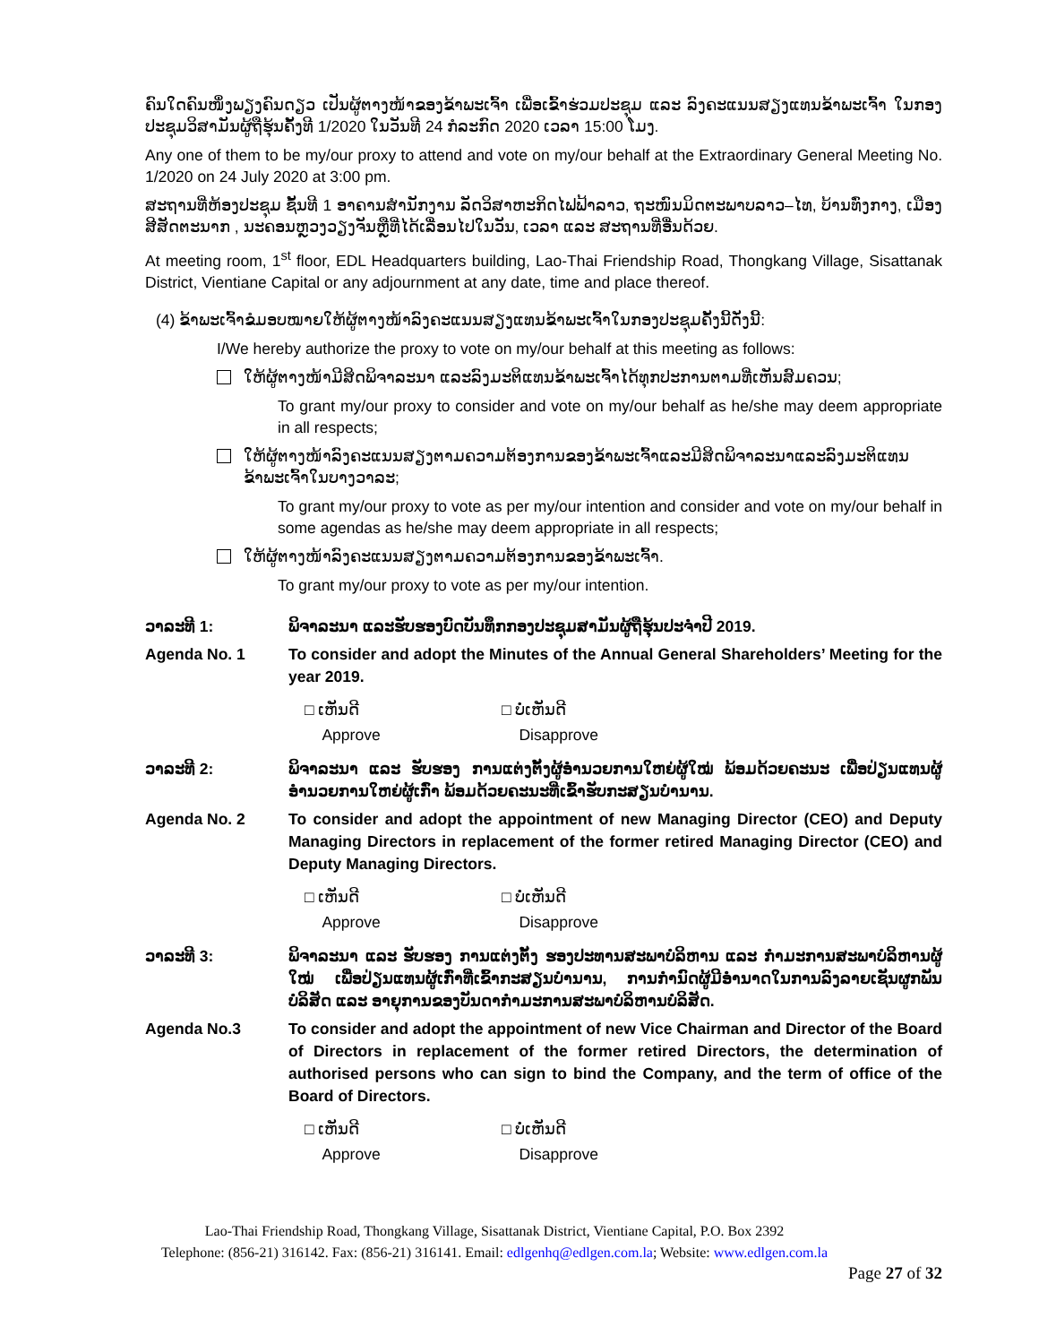ຄົນໃດຄົນໜຶ່ງພຽງຄົນດຽວ ເປັນຜູ້ຕາງໜ້າຂອງຂ້າພະເຈົ້າ ເພື່ອເຂົ້າຮ່ວມປະຊຸມ ແລະ ລົງຄະແນນສຽງແທນຂ້າພະເຈົ້າ ໃນກອງປະຊຸມວິສາມັນຜູ້ຖືຮຸ້ນຄັ້ງທີ 1/2020 ໃນວັນທີ 24 ກໍລະກົດ 2020 ເວລາ 15:00 ໂມງ.
Any one of them to be my/our proxy to attend and vote on my/our behalf at the Extraordinary General Meeting No. 1/2020 on 24 July 2020 at 3:00 pm.
ສະຖານທີ່ຫ້ອງປະຊຸມ ຊັ້ນທີ 1 ອາຄານສຳນັກງານ ລັດວິສາຫະກິດໄຟຟ້າລາວ, ຖະໜົນມິດຕະພາບລາວ–ໄທ, ບ້ານທົ່ງກາງ, ເມືອງສີສັດຕະນາກ , ນະຄອນຫຼວງວຽງຈັນຫຼືທີ່ໄດ້ເລື່ອນໄປໃນວັນ, ເວລາ ແລະ ສະຖານທີ່ອື່ນດ້ວຍ.
At meeting room, 1<sup>st</sup> floor, EDL Headquarters building, Lao-Thai Friendship Road, Thongkang Village, Sisattanak District, Vientiane Capital or any adjournment at any date, time and place thereof.
(4) ຂ້າພະເຈົ້າຂໍມອບໝາຍໃຫ້ຜູ້ຕາງໜ້າລົງຄະແນນສຽງແທນຂ້າພະເຈົ້າໃນກອງປະຊຸມຄັ້ງນີ້ດັ່ງນີ້:
I/We hereby authorize the proxy to vote on my/our behalf at this meeting as follows:
ໃຫ້ຜູ້ຕາງໜ້າມີສິດພິຈາລະນາ ແລະລົງມະຕິແທນຂ້າພະເຈົ້າໄດ້ທຸກປະການຕາມທີ່ເຫັນສົມຄວນ;
To grant my/our proxy to consider and vote on my/our behalf as he/she may deem appropriate in all respects;
ໃຫ້ຜູ້ຕາງໜ້າລົງຄະແນນສຽງຕາມຄວາມຕ້ອງການຂອງຂ້າພະເຈົ້າແລະມີສິດພິຈາລະນາແລະລົງມະຕິແທນຂ້າພະເຈົ້າໃນບາງວາລະ;
To grant my/our proxy to vote as per my/our intention and consider and vote on my/our behalf in some agendas as he/she may deem appropriate in all respects;
ໃຫ້ຜູ້ຕາງໜ້າລົງຄະແນນສຽງຕາມຄວາມຕ້ອງການຂອງຂ້າພະເຈົ້າ.
To grant my/our proxy to vote as per my/our intention.
ວາລະທີ 1: ພິຈາລະນາ ແລະຮັບຮອງບົດບັນທຶກກອງປະຊຸມສາມັນຜູ້ຖືຮຸ້ນປະຈຳປີ 2019.
Agenda No. 1 To consider and adopt the Minutes of the Annual General Shareholders’ Meeting for the year 2019.
□ ເຫັນດີ
Approve
□ ບໍ່ເຫັນດີ
Disapprove
ວາລະທີ 2: ພິຈາລະນາ ແລະ ຮັບຮອງ ການແຕ່ງຕັ້ງຜູ້ອຳນວຍການໃຫຍ່ຜູ້ໃໝ່ ພ້ອມດ້ວຍຄະນະ ເພື່ອປ່ຽນແທນຜູ້ອຳນວຍການໃຫຍ່ຜູ້ເກົ່າ ພ້ອມດ້ວຍຄະນະທີ່ເຂົ້າຮັບກະສຽນບຳນານ.
Agenda No. 2 To consider and adopt the appointment of new Managing Director (CEO) and Deputy Managing Directors in replacement of the former retired Managing Director (CEO) and Deputy Managing Directors.
□ ເຫັນດີ
Approve
□ ບໍ່ເຫັນດີ
Disapprove
ວາລະທີ 3: ພິຈາລະນາ ແລະ ຮັບຮອງ ການແຕ່ງຕັ້ງ ຮອງປະທານສະພາບໍລິຫານ ແລະ ກຳມະການສະພາບໍລິຫານຜູ້ໃໝ່ ເພື່ອປ່ຽນແທນຜູ້ເກົ່າທີ່ເຂົ້າກະສຽນບຳນານ, ການກຳນົດຜູ້ມີອຳນາດໃນການລົງລາຍເຊັນຜູກພັນບໍລິສັດ ແລະ ອາຍຸການຂອງບັນດາກຳມະການສະພາບໍລິຫານບໍລິສັດ.
Agenda No.3 To consider and adopt the appointment of new Vice Chairman and Director of the Board of Directors in replacement of the former retired Directors, the determination of authorised persons who can sign to bind the Company, and the term of office of the Board of Directors.
□ ເຫັນດີ
Approve
□ ບໍ່ເຫັນດີ
Disapprove
Lao-Thai Friendship Road, Thongkang Village, Sisattanak District, Vientiane Capital, P.O. Box 2392
Telephone: (856-21) 316142. Fax: (856-21) 316141. Email: edlgenhq@edlgen.com.la; Website: www.edlgen.com.la
Page 27 of 32